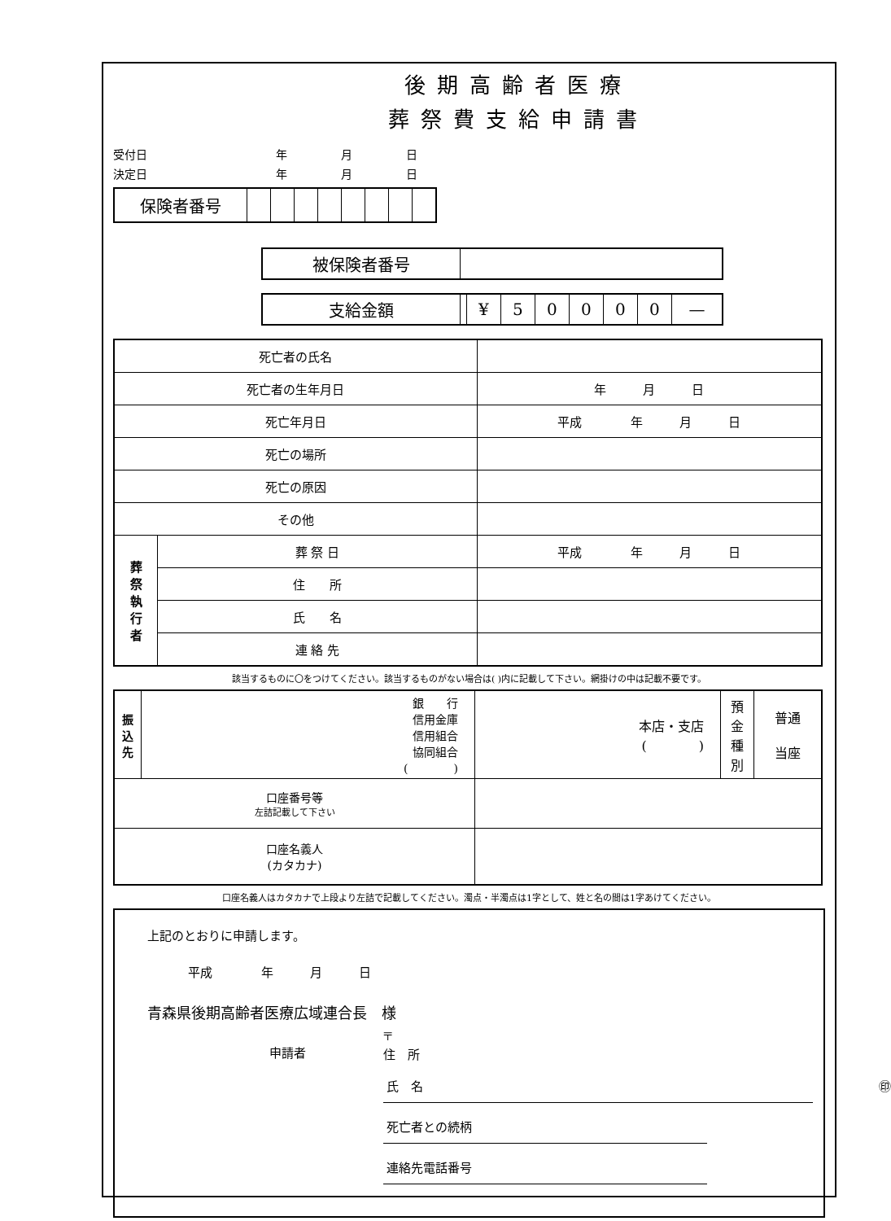後期高齢者医療
葬祭費支給申請書
受付日 年 月 日
決定日 年 月 日
| 保険者番号 | | | | | | | | |
| 被保険者番号 | |
| 支給金額 | | ¥ | 5 | 0 | 0 | 0 | 0 | — |
| 死亡者の氏名 | | |
| 死亡者の生年月日 | | 年 月 日 |
| 死亡年月日 | | 平成 年 月 日 |
| 死亡の場所 | | |
| 死亡の原因 | | |
| その他 | | |
| 葬 祭 執 行 者 | 葬 祭 日 | 平成 年 月 日 |
| | 住 所 | |
| | 氏 名 | |
| | 連 絡 先 | |
該当するものに〇をつけてください。該当するものがない場合は( )内に記載して下さい。網掛けの中は記載不要です。
| 振 込 先 | 銀 行 信用金庫 信用組合 協同組合 ( ) | 本店・支店 ( ) | 預 金 種 別 | 普通 当座 |
| 口座番号等 左詰記載して下さい | | | | |
| 口座名義人 (カタカナ) | | | | |
口座名義人はカタカナで上段より左詰で記載してください。濁点・半濁点は1字として、姓と名の間は1字あけてください。
上記のとおりに申請します。
平成　　　　年　　　月　　　日
青森県後期高齢者医療広域連合長　様
申請者 〒
住　所
氏　名 ㊞
死亡者との続柄
連絡先電話番号